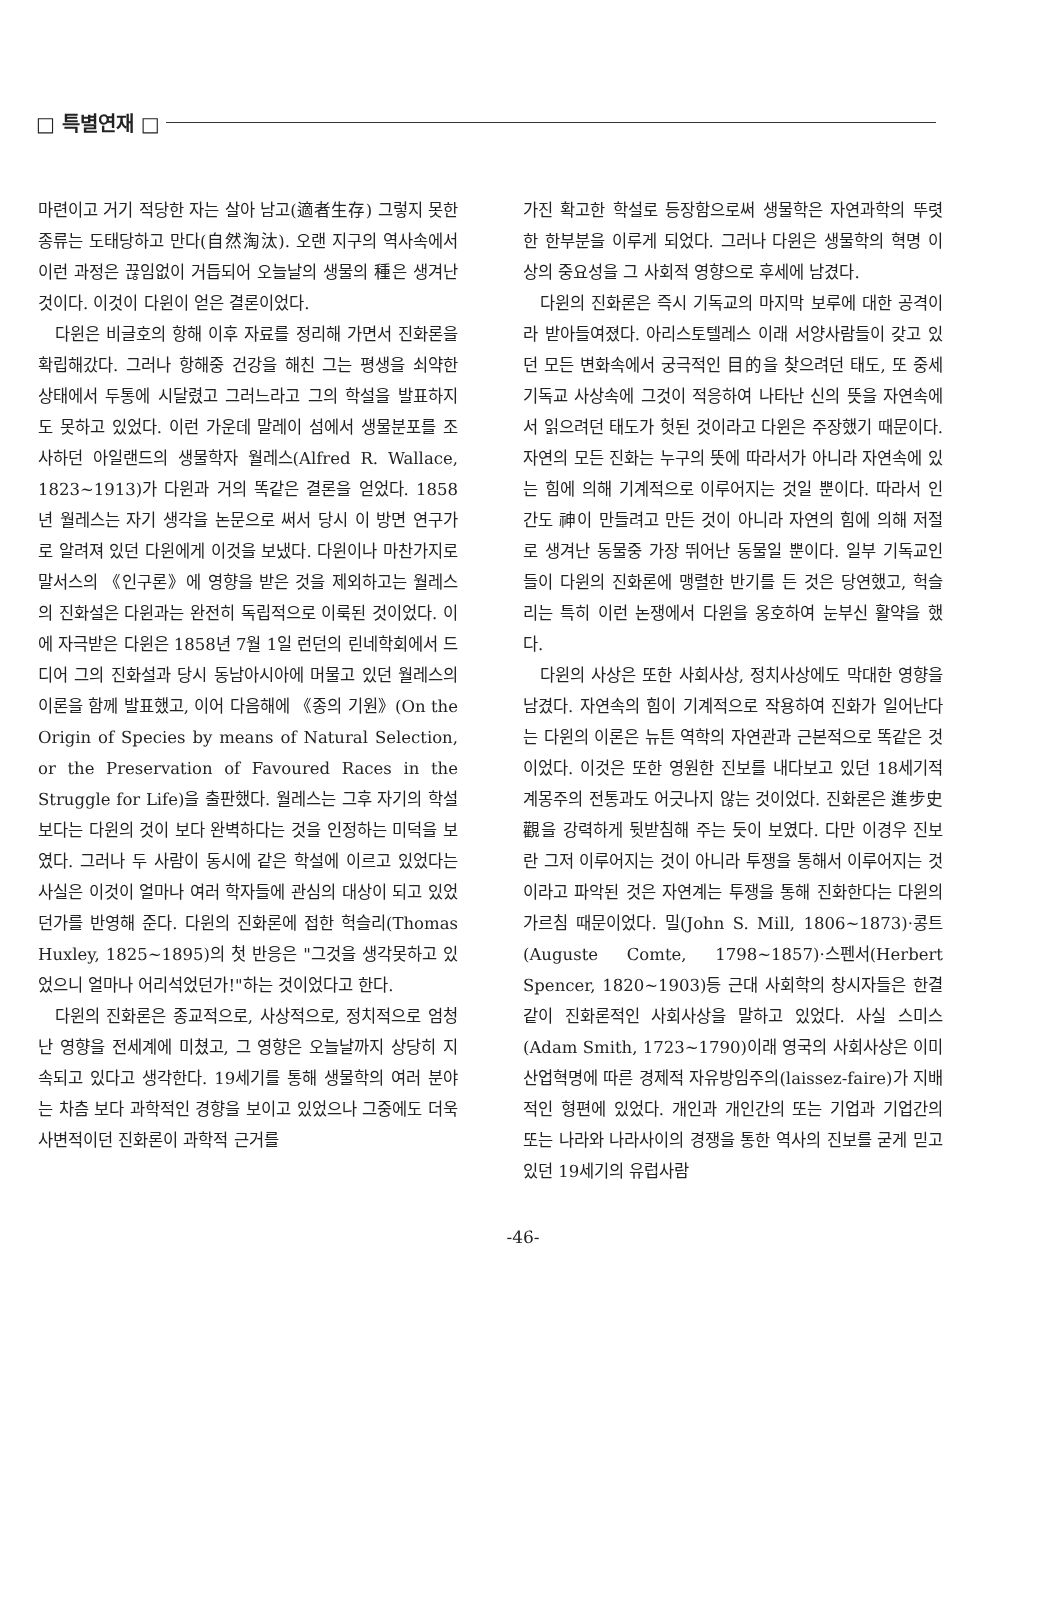□ 특별연재 □
마련이고 거기 적당한 자는 살아 남고(適者生存) 그렇지 못한 종류는 도태당하고 만다(自然淘汰). 오랜 지구의 역사속에서 이런 과정은 끊임없이 거듭되어 오늘날의 생물의 種은 생겨난 것이다. 이것이 다윈이 얻은 결론이었다.
다윈은 비글호의 항해 이후 자료를 정리해 가면서 진화론을 확립해갔다. 그러나 항해중 건강을 해친 그는 평생을 쇠약한 상태에서 두통에 시달렸고 그러느라고 그의 학설을 발표하지도 못하고 있었다. 이런 가운데 말레이 섬에서 생물분포를 조사하던 아일랜드의 생물학자 월레스(Alfred R. Wallace, 1823~1913)가 다윈과 거의 똑같은 결론을 얻었다. 1858년 월레스는 자기 생각을 논문으로 써서 당시 이 방면 연구가로 알려져 있던 다윈에게 이것을 보냈다. 다윈이나 마찬가지로 말서스의 《인구론》에 영향을 받은 것을 제외하고는 월레스의 진화설은 다윈과는 완전히 독립적으로 이룩된 것이었다. 이에 자극받은 다윈은 1858년 7월 1일 런던의 린네학회에서 드디어 그의 진화설과 당시 동남아시아에 머물고 있던 월레스의 이론을 함께 발표했고, 이어 다음해에 《종의 기원》(On the Origin of Species by means of Natural Selection, or the Preservation of Favoured Races in the Struggle for Life)을 출판했다. 월레스는 그후 자기의 학설보다는 다윈의 것이 보다 완벽하다는 것을 인정하는 미덕을 보였다. 그러나 두 사람이 동시에 같은 학설에 이르고 있었다는 사실은 이것이 얼마나 여러 학자들에 관심의 대상이 되고 있었던가를 반영해 준다. 다윈의 진화론에 접한 헉슬리(Thomas Huxley, 1825~1895)의 첫 반응은 "그것을 생각못하고 있었으니 얼마나 어리석었던가!"하는 것이었다고 한다.
다윈의 진화론은 종교적으로, 사상적으로, 정치적으로 엄청난 영향을 전세계에 미쳤고, 그 영향은 오늘날까지 상당히 지속되고 있다고 생각한다. 19세기를 통해 생물학의 여러 분야는 차츰 보다 과학적인 경향을 보이고 있었으나 그중에도 더욱 사변적이던 진화론이 과학적 근거를
가진 확고한 학설로 등장함으로써 생물학은 자연과학의 뚜렷한 한부분을 이루게 되었다. 그러나 다윈은 생물학의 혁명 이상의 중요성을 그 사회적 영향으로 후세에 남겼다.
다윈의 진화론은 즉시 기독교의 마지막 보루에 대한 공격이라 받아들여졌다. 아리스토텔레스 이래 서양사람들이 갖고 있던 모든 변화속에서 궁극적인 目的을 찾으려던 태도, 또 중세기독교 사상속에 그것이 적응하여 나타난 신의 뜻을 자연속에서 읽으려던 태도가 헛된 것이라고 다윈은 주장했기 때문이다. 자연의 모든 진화는 누구의 뜻에 따라서가 아니라 자연속에 있는 힘에 의해 기계적으로 이루어지는 것일 뿐이다. 따라서 인간도 神이 만들려고 만든 것이 아니라 자연의 힘에 의해 저절로 생겨난 동물중 가장 뛰어난 동물일 뿐이다. 일부 기독교인들이 다윈의 진화론에 맹렬한 반기를 든 것은 당연했고, 헉슬리는 특히 이런 논쟁에서 다윈을 옹호하여 눈부신 활약을 했다.
다윈의 사상은 또한 사회사상, 정치사상에도 막대한 영향을 남겼다. 자연속의 힘이 기계적으로 작용하여 진화가 일어난다는 다윈의 이론은 뉴튼 역학의 자연관과 근본적으로 똑같은 것이었다. 이것은 또한 영원한 진보를 내다보고 있던 18세기적 계몽주의 전통과도 어긋나지 않는 것이었다. 진화론은 進步史觀을 강력하게 뒷받침해 주는 듯이 보였다. 다만 이경우 진보란 그저 이루어지는 것이 아니라 투쟁을 통해서 이루어지는 것이라고 파악된 것은 자연계는 투쟁을 통해 진화한다는 다윈의 가르침 때문이었다. 밀(John S. Mill, 1806~1873)·콩트(Auguste Comte, 1798~1857)·스펜서(Herbert Spencer, 1820~1903)등 근대 사회학의 창시자들은 한결같이 진화론적인 사회사상을 말하고 있었다. 사실 스미스(Adam Smith, 1723~1790)이래 영국의 사회사상은 이미 산업혁명에 따른 경제적 자유방임주의(laissez-faire)가 지배적인 형편에 있었다. 개인과 개인간의 또는 기업과 기업간의 또는 나라와 나라사이의 경쟁을 통한 역사의 진보를 굳게 믿고 있던 19세기의 유럽사람
-46-